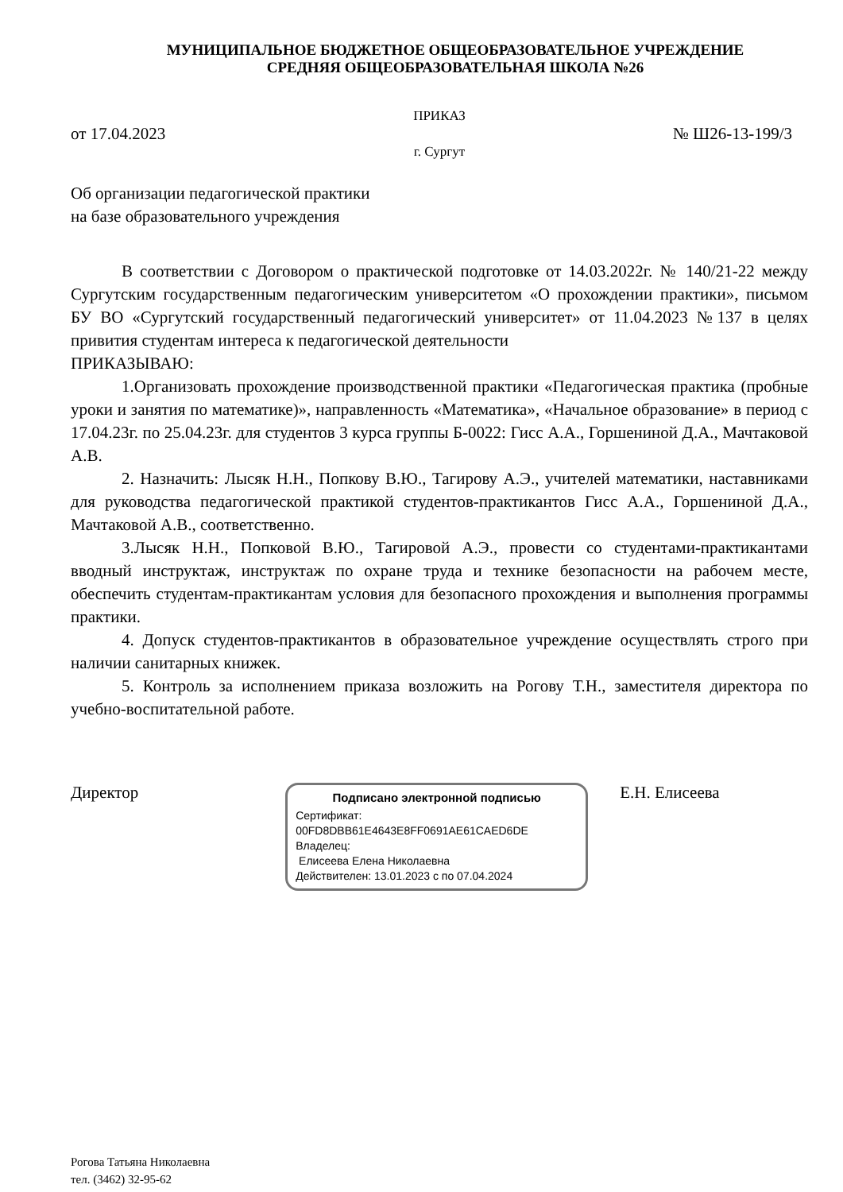МУНИЦИПАЛЬНОЕ БЮДЖЕТНОЕ ОБЩЕОБРАЗОВАТЕЛЬНОЕ УЧРЕЖДЕНИЕ
СРЕДНЯЯ ОБЩЕОБРАЗОВАТЕЛЬНАЯ ШКОЛА №26
ПРИКАЗ
от 17.04.2023 № Ш26-13-199/3
г. Сургут
Об организации педагогической практики
на базе образовательного учреждения
В соответствии с Договором о практической подготовке от 14.03.2022г. № 140/21-22 между Сургутским государственным педагогическим университетом «О прохождении практики», письмом БУ ВО «Сургутский государственный педагогический университет» от 11.04.2023 №137 в целях привития студентам интереса к педагогической деятельности
ПРИКАЗЫВАЮ:
1.Организовать прохождение производственной практики «Педагогическая практика (пробные уроки и занятия по математике)», направленность «Математика», «Начальное образование» в период с 17.04.23г. по 25.04.23г. для студентов 3 курса группы Б-0022: Гисс А.А., Горшениной Д.А., Мачтаковой А.В.
2. Назначить: Лысяк Н.Н., Попкову В.Ю., Тагирову А.Э., учителей математики, наставниками для руководства педагогической практикой студентов-практикантов Гисс А.А., Горшениной Д.А., Мачтаковой А.В., соответственно.
3.Лысяк Н.Н., Попковой В.Ю., Тагировой А.Э., провести со студентами-практикантами вводный инструктаж, инструктаж по охране труда и технике безопасности на рабочем месте, обеспечить студентам-практикантам условия для безопасного прохождения и выполнения программы практики.
4. Допуск студентов-практикантов в образовательное учреждение осуществлять строго при наличии санитарных книжек.
5. Контроль за исполнением приказа возложить на Рогову Т.Н., заместителя директора по учебно-воспитательной работе.
Директор
Подписано электронной подписью
Сертификат:
00FD8DBB61E4643E8FF0691AE61CAED6DE
Владелец:
Елисеева Елена Николаевна
Действителен: 13.01.2023 с по 07.04.2024
Е.Н. Елисеева
Рогова Татьяна Николаевна
тел. (3462) 32-95-62